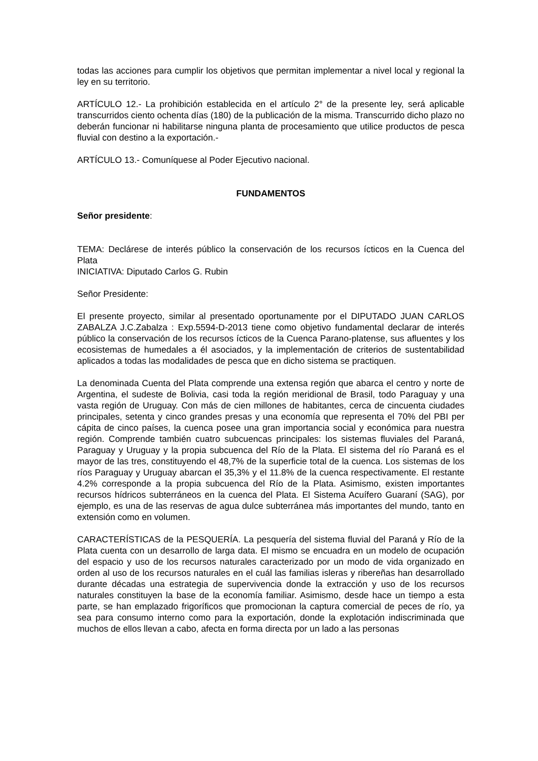todas las acciones para cumplir los objetivos que permitan implementar a nivel local y regional la ley en su territorio.
ARTÍCULO 12.- La prohibición establecida en el artículo 2° de la presente ley, será aplicable transcurridos ciento ochenta días (180) de la publicación de la misma. Transcurrido dicho plazo no deberán funcionar ni habilitarse ninguna planta de procesamiento que utilice productos de pesca fluvial con destino a la exportación.-
ARTÍCULO 13.- Comuníquese al Poder Ejecutivo nacional.
FUNDAMENTOS
Señor presidente:
TEMA: Declárese de interés público la conservación de los recursos ícticos en la Cuenca del Plata
INICIATIVA: Diputado Carlos G. Rubin
Señor Presidente:
El presente proyecto, similar al presentado oportunamente por el DIPUTADO JUAN CARLOS ZABALZA J.C.Zabalza : Exp.5594-D-2013 tiene como objetivo fundamental declarar de interés público la conservación de los recursos ícticos de la Cuenca Parano-platense, sus afluentes y los ecosistemas de humedales a él asociados, y la implementación de criterios de sustentabilidad aplicados a todas las modalidades de pesca que en dicho sistema se practiquen.
La denominada Cuenta del Plata comprende una extensa región que abarca el centro y norte de Argentina, el sudeste de Bolivia, casi toda la región meridional de Brasil, todo Paraguay y una vasta región de Uruguay. Con más de cien millones de habitantes, cerca de cincuenta ciudades principales, setenta y cinco grandes presas y una economía que representa el 70% del PBI per cápita de cinco países, la cuenca posee una gran importancia social y económica para nuestra región. Comprende también cuatro subcuencas principales: los sistemas fluviales del Paraná, Paraguay y Uruguay y la propia subcuenca del Río de la Plata. El sistema del río Paraná es el mayor de las tres, constituyendo el 48,7% de la superficie total de la cuenca. Los sistemas de los ríos Paraguay y Uruguay abarcan el 35,3% y el 11.8% de la cuenca respectivamente. El restante 4.2% corresponde a la propia subcuenca del Río de la Plata. Asimismo, existen importantes recursos hídricos subterráneos en la cuenca del Plata. El Sistema Acuífero Guaraní (SAG), por ejemplo, es una de las reservas de agua dulce subterránea más importantes del mundo, tanto en extensión como en volumen.
CARACTERÍSTICAS de la PESQUERÍA. La pesquería del sistema fluvial del Paraná y Río de la Plata cuenta con un desarrollo de larga data. El mismo se encuadra en un modelo de ocupación del espacio y uso de los recursos naturales caracterizado por un modo de vida organizado en orden al uso de los recursos naturales en el cuál las familias isleras y ribereñas han desarrollado durante décadas una estrategia de supervivencia donde la extracción y uso de los recursos naturales constituyen la base de la economía familiar. Asimismo, desde hace un tiempo a esta parte, se han emplazado frigoríficos que promocionan la captura comercial de peces de río, ya sea para consumo interno como para la exportación, donde la explotación indiscriminada que muchos de ellos llevan a cabo, afecta en forma directa por un lado a las personas